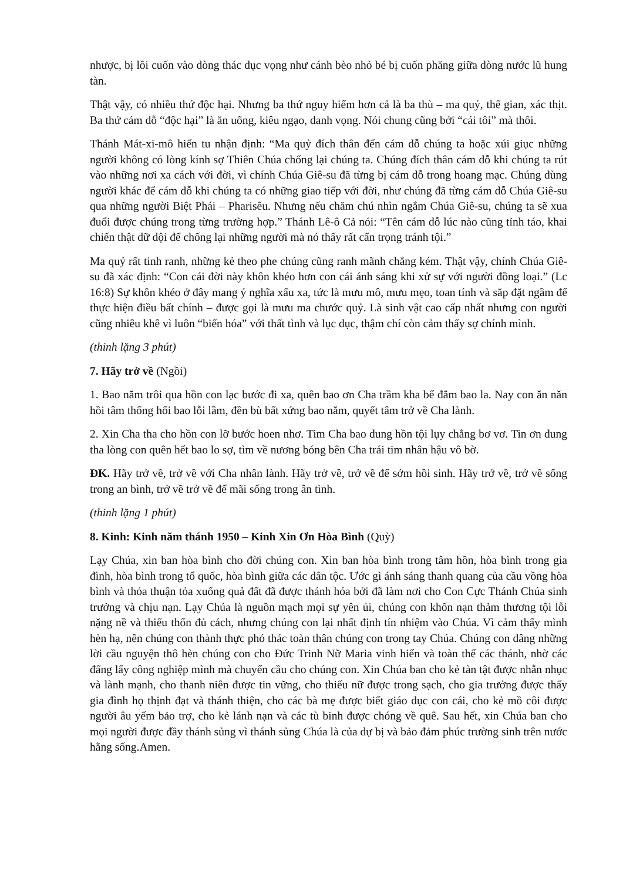nhược, bị lôi cuốn vào dòng thác dục vọng như cánh bèo nhỏ bé bị cuốn phăng giữa dòng nước lũ hung tàn.
Thật vậy, có nhiều thứ độc hại. Nhưng ba thứ nguy hiểm hơn cả là ba thù – ma quỷ, thế gian, xác thịt. Ba thứ cám dỗ “độc hại” là ăn uống, kiêu ngạo, danh vọng. Nói chung cũng bởi “cái tôi” mà thôi.
Thánh Mát-xi-mô hiển tu nhận định: “Ma quỷ đích thân đến cám dỗ chúng ta hoặc xúi giục những người không có lòng kính sợ Thiên Chúa chống lại chúng ta. Chúng đích thân cám dỗ khi chúng ta rút vào những nơi xa cách với đời, vì chính Chúa Giê-su đã từng bị cám dỗ trong hoang mạc. Chúng dùng người khác để cám dỗ khi chúng ta có những giao tiếp với đời, như chúng đã từng cám dỗ Chúa Giê-su qua những người Biệt Phái – Pharisêu. Nhưng nếu chăm chú nhìn ngắm Chúa Giê-su, chúng ta sẽ xua đuổi được chúng trong từng trường hợp.” Thánh Lê-ô Cả nói: “Tên cám dỗ lúc nào cũng tỉnh táo, khai chiến thật dữ dội để chống lại những người mà nó thấy rất cẩn trọng tránh tội.”
Ma quỷ rất tinh ranh, những kẻ theo phe chúng cũng ranh mãnh chẳng kém. Thật vậy, chính Chúa Giê-su đã xác định: “Con cái đời này khôn khéo hơn con cái ánh sáng khi xử sự với người đồng loại.” (Lc 16:8) Sự khôn khéo ở đây mang ý nghĩa xấu xa, tức là mưu mô, mưu mẹo, toan tính và sắp đặt ngầm để thực hiện điều bất chính – được gọi là mưu ma chước quỷ. Là sinh vật cao cấp nhất nhưng con người cũng nhiêu khê vì luôn “biến hóa” với thất tình và lục dục, thậm chí còn cảm thấy sợ chính mình.
(thinh lặng 3 phút)
7. Hãy trở về (Ngồi)
1. Bao năm trôi qua hồn con lạc bước đi xa, quên bao ơn Cha trầm kha bể đắm bao la. Nay con ăn năn hồi tâm thống hối bao lỗi lầm, đền bù bất xứng bao năm, quyết tâm trở về Cha lành.
2. Xin Cha tha cho hồn con lỡ bước hoen nhơ. Tim Cha bao dung hồn tội lụy chẳng bơ vơ. Tin ơn dung tha lòng con quên hết bao lo sợ, tìm về nương bóng bên Cha trái tim nhân hậu vô bờ.
ĐK. Hãy trở về, trở về với Cha nhân lành. Hãy trở về, trở về để sớm hồi sinh. Hãy trở về, trở về sống trong an bình, trở về trở về để mãi sống trong ân tình.
(thinh lặng 1 phút)
8. Kinh: Kinh năm thánh 1950 – Kinh Xin Ơn Hòa Bình (Quỳ)
Lạy Chúa, xin ban hòa bình cho đời chúng con. Xin ban hòa bình trong tâm hồn, hòa bình trong gia đình, hòa bình trong tổ quốc, hòa bình giữa các dân tộc. Ước gì ánh sáng thanh quang của cầu vồng hòa bình và thỏa thuận tỏa xuống quả đất đã được thánh hóa bởi đã làm nơi cho Con Cực Thánh Chúa sinh trưởng và chịu nạn. Lạy Chúa là nguồn mạch mọi sự yên ủi, chúng con khốn nạn thảm thương tội lỗi nặng nề và thiếu thốn đủ cách, nhưng chúng con lại nhất định tín nhiệm vào Chúa. Vì cảm thấy mình hèn hạ, nên chúng con thành thực phó thác toàn thân chúng con trong tay Chúa. Chúng con dâng những lời cầu nguyện thô hèn chúng con cho Đức Trinh Nữ Maria vinh hiển và toàn thể các thánh, nhờ các đấng lấy công nghiệp mình mà chuyển cầu cho chúng con. Xin Chúa ban cho kẻ tàn tật được nhẫn nhục và lành mạnh, cho thanh niên được tin vững, cho thiếu nữ được trong sạch, cho gia trưởng được thấy gia đình họ thịnh đạt và thánh thiện, cho các bà mẹ được biết giáo dục con cái, cho kẻ mồ côi được người âu yếm bảo trợ, cho kẻ lánh nạn và các tù binh được chóng về quê. Sau hết, xin Chúa ban cho mọi người được đầy thánh sủng vì thánh sủng Chúa là của dự bị và bảo đảm phúc trường sinh trên nước hằng sống.Amen.